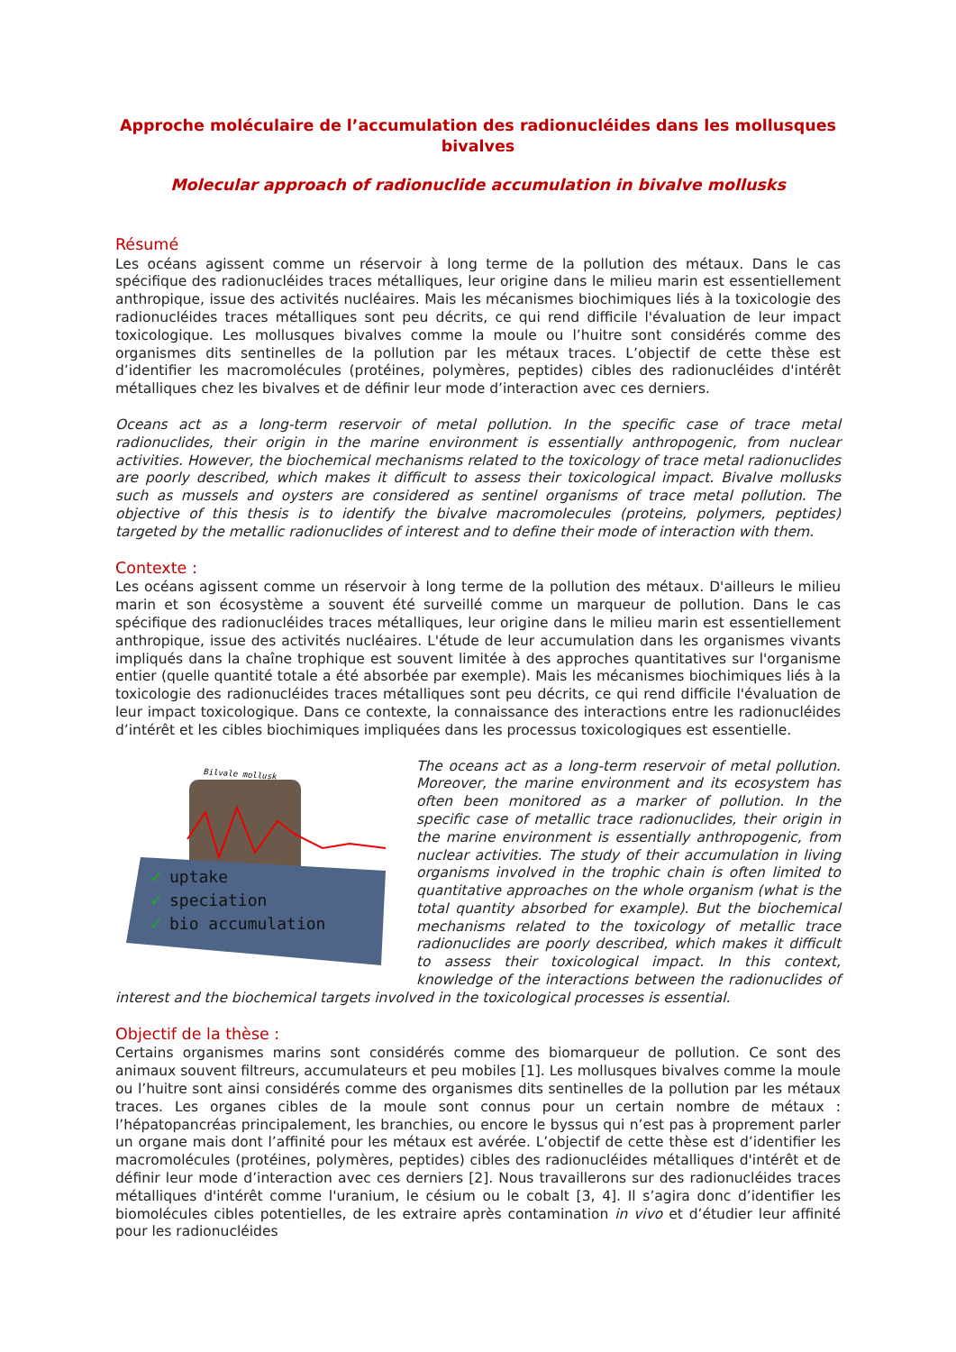Approche moléculaire de l’accumulation des radionucléides dans les mollusques bivalves
Molecular approach of radionuclide accumulation in bivalve mollusks
Résumé
Les océans agissent comme un réservoir à long terme de la pollution des métaux. Dans le cas spécifique des radionucléides traces métalliques, leur origine dans le milieu marin est essentiellement anthropique, issue des activités nucléaires. Mais les mécanismes biochimiques liés à la toxicologie des radionucléides traces métalliques sont peu décrits, ce qui rend difficile l'évaluation de leur impact toxicologique. Les mollusques bivalves comme la moule ou l’huitre sont considérés comme des organismes dits sentinelles de la pollution par les métaux traces. L’objectif de cette thèse est d’identifier les macromolécules (protéines, polymères, peptides) cibles des radionucléides d'intérêt métalliques chez les bivalves et de définir leur mode d’interaction avec ces derniers.
Oceans act as a long-term reservoir of metal pollution. In the specific case of trace metal radionuclides, their origin in the marine environment is essentially anthropogenic, from nuclear activities. However, the biochemical mechanisms related to the toxicology of trace metal radionuclides are poorly described, which makes it difficult to assess their toxicological impact. Bivalve mollusks such as mussels and oysters are considered as sentinel organisms of trace metal pollution. The objective of this thesis is to identify the bivalve macromolecules (proteins, polymers, peptides) targeted by the metallic radionuclides of interest and to define their mode of interaction with them.
Contexte :
Les océans agissent comme un réservoir à long terme de la pollution des métaux. D'ailleurs le milieu marin et son écosystème a souvent été surveillé comme un marqueur de pollution. Dans le cas spécifique des radionucléides traces métalliques, leur origine dans le milieu marin est essentiellement anthropique, issue des activités nucléaires. L'étude de leur accumulation dans les organismes vivants impliqués dans la chaîne trophique est souvent limitée à des approches quantitatives sur l'organisme entier (quelle quantité totale a été absorbée par exemple). Mais les mécanismes biochimiques liés à la toxicologie des radionucléides traces métalliques sont peu décrits, ce qui rend difficile l'évaluation de leur impact toxicologique. Dans ce contexte, la connaissance des interactions entre les radionucléides d’intérêt et les cibles biochimiques impliquées dans les processus toxicologiques est essentielle.
Bilvale mollusk
uptake
speciation
bio accumulation
✓
✓
✓
The oceans act as a long-term reservoir of metal pollution. Moreover, the marine environment and its ecosystem has often been monitored as a marker of pollution. In the specific case of metallic trace radionuclides, their origin in the marine environment is essentially anthropogenic, from nuclear activities. The study of their accumulation in living organisms involved in the trophic chain is often limited to quantitative approaches on the whole organism (what is the total quantity absorbed for example). But the biochemical mechanisms related to the toxicology of metallic trace radionuclides are poorly described, which makes it difficult to assess their toxicological impact. In this context, knowledge of the interactions between the radionuclides of interest and the biochemical targets involved in the toxicological processes is essential.
Objectif de la thèse :
Certains organismes marins sont considérés comme des biomarqueur de pollution. Ce sont des animaux souvent filtreurs, accumulateurs et peu mobiles [1]. Les mollusques bivalves comme la moule ou l’huitre sont ainsi considérés comme des organismes dits sentinelles de la pollution par les métaux traces. Les organes cibles de la moule sont connus pour un certain nombre de métaux : l’hépatopancréas principalement, les branchies, ou encore le byssus qui n’est pas à proprement parler un organe mais dont l’affinité pour les métaux est avérée. L’objectif de cette thèse est d’identifier les macromolécules (protéines, polymères, peptides) cibles des radionucléides métalliques d'intérêt et de définir leur mode d’interaction avec ces derniers [2]. Nous travaillerons sur des radionucléides traces métalliques d'intérêt comme l'uranium, le césium ou le cobalt [3, 4]. Il s’agira donc d’identifier les biomolécules cibles potentielles, de les extraire après contamination in vivo et d’étudier leur affinité pour les radionucléides